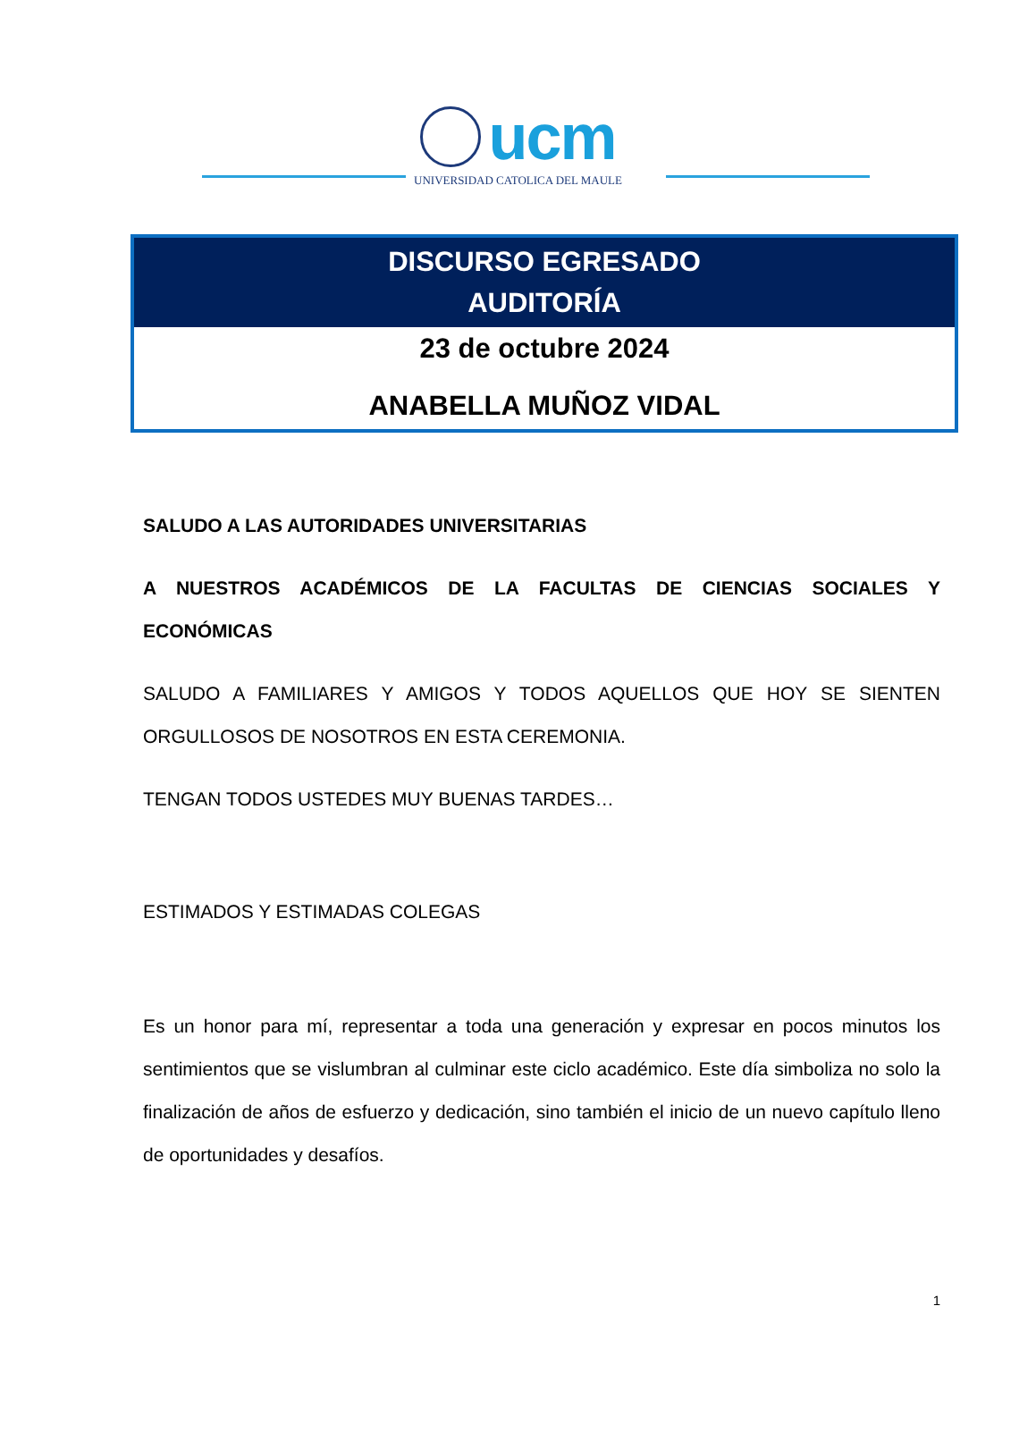ucm
UNIVERSIDAD CATOLICA DEL MAULE
DISCURSO EGRESADO
AUDITORÍA
23 de octubre 2024
ANABELLA MUÑOZ VIDAL
SALUDO A LAS AUTORIDADES UNIVERSITARIAS
A NUESTROS ACADÉMICOS DE LA FACULTAS DE CIENCIAS SOCIALES Y ECONÓMICAS
SALUDO A FAMILIARES Y AMIGOS Y TODOS AQUELLOS QUE HOY SE SIENTEN ORGULLOSOS DE NOSOTROS EN ESTA CEREMONIA.
TENGAN TODOS USTEDES MUY BUENAS TARDES…
ESTIMADOS Y ESTIMADAS COLEGAS
Es un honor para mí, representar a toda una generación y expresar en pocos minutos los sentimientos que se vislumbran al culminar este ciclo académico. Este día simboliza no solo la finalización de años de esfuerzo y dedicación, sino también el inicio de un nuevo capítulo lleno de oportunidades y desafíos.
1